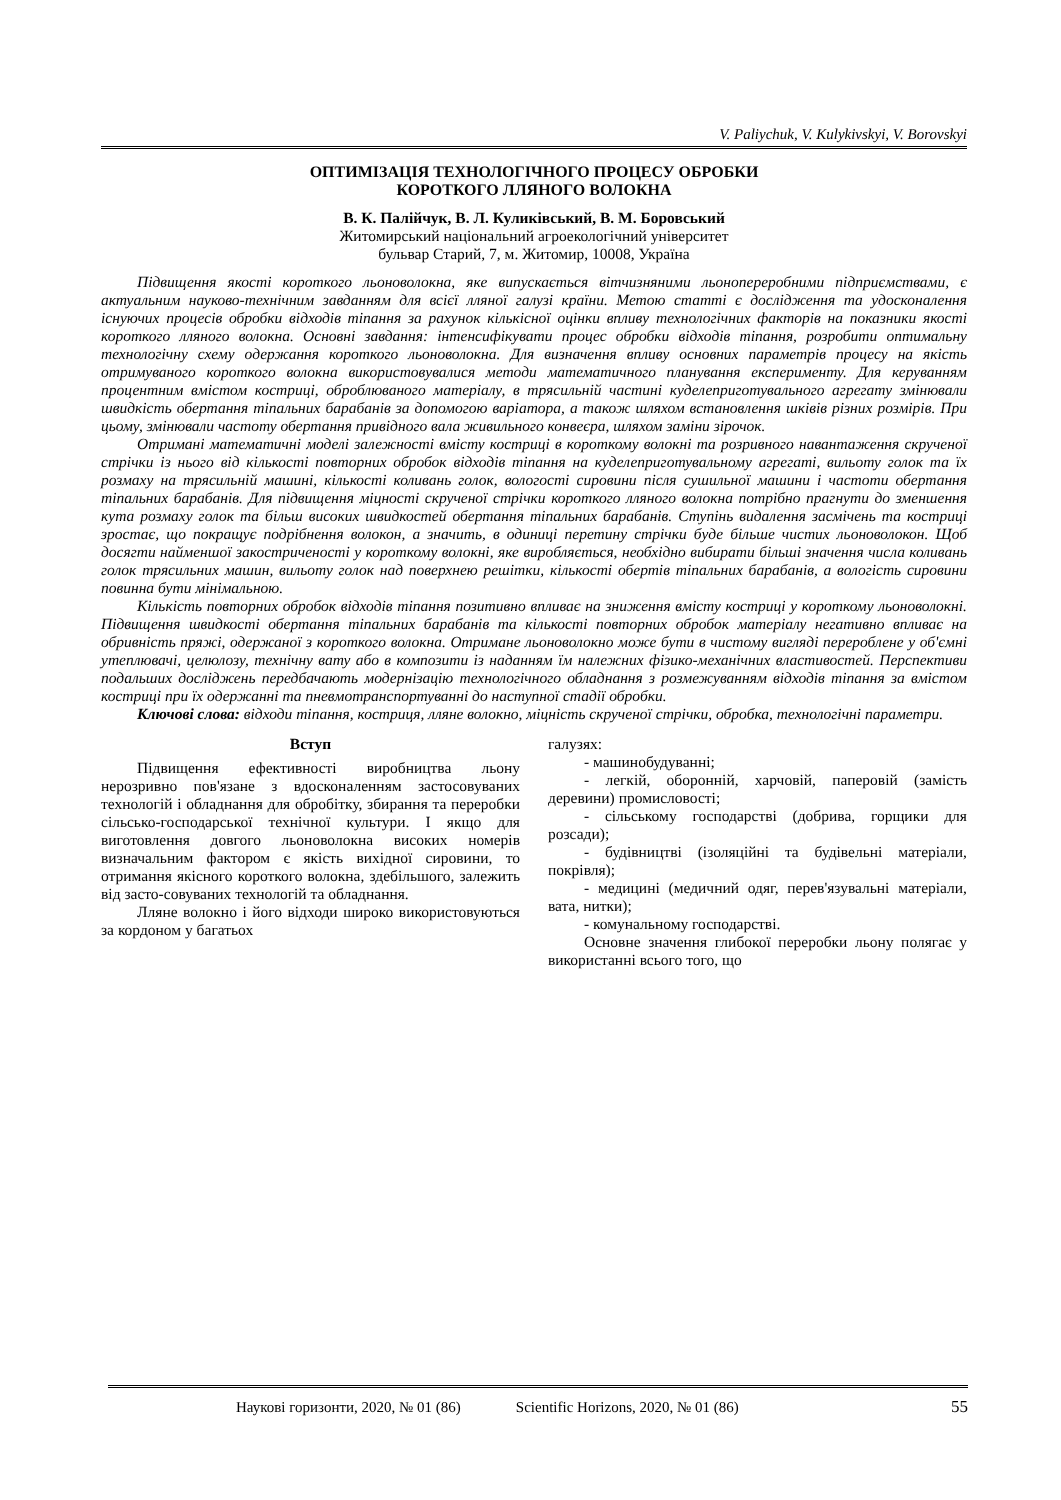V. Paliychuk, V. Kulykivskyi, V. Borovskyi
ОПТИМІЗАЦІЯ ТЕХНОЛОГІЧНОГО ПРОЦЕСУ ОБРОБКИ
КОРОТКОГО ЛЛЯНОГО ВОЛОКНА
В. К. Палійчук, В. Л. Куликівський, В. М. Боровський
Житомирський національний агроекологічний університет
бульвар Старий, 7, м. Житомир, 10008, Україна
Підвищення якості короткого льоноволокна, яке випускається вітчизняними льонопереробними підприємствами, є актуальним науково-технічним завданням для всієї лляної галузі країни. Метою статті є дослідження та удосконалення існуючих процесів обробки відходів тіпання за рахунок кількісної оцінки впливу технологічних факторів на показники якості короткого лляного волокна. Основні завдання: інтенсифікувати процес обробки відходів тіпання, розробити оптимальну технологічну схему одержання короткого льоноволокна. Для визначення впливу основних параметрів процесу на якість отримуваного короткого волокна використовувалися методи математичного планування експерименту. Для керуванням процентним вмістом костриці, оброблюваного матеріалу, в трясильній частині куделеприготувального агрегату змінювали швидкість обертання тіпальних барабанів за допомогою варіатора, а також шляхом встановлення шківів різних розмірів. При цьому, змінювали частоту обертання привідного вала живильного конвеєра, шляхом заміни зірочок.
Отримані математичні моделі залежності вмісту костриці в короткому волокні та розривного навантаження скрученої стрічки із нього від кількості повторних обробок відходів тіпання на куделеприготувальному агрегаті, вильоту голок та їх розмаху на трясильній машині, кількості коливань голок, вологості сировини після сушильної машини і частоти обертання тіпальних барабанів. Для підвищення міцності скрученої стрічки короткого лляного волокна потрібно прагнути до зменшення кута розмаху голок та більш високих швидкостей обертання тіпальних барабанів. Ступінь видалення засмічень та костриці зростає, що покращує подрібнення волокон, а значить, в одиниці перетину стрічки буде більше чистих льоноволокон. Щоб досягти найменшої закостриченості у короткому волокні, яке виробляється, необхідно вибирати більші значення числа коливань голок трясильних машин, вильоту голок над поверхнею решітки, кількості обертів тіпальних барабанів, а вологість сировини повинна бути мінімальною.
Кількість повторних обробок відходів тіпання позитивно впливає на зниження вмісту костриці у короткому льоноволокні. Підвищення швидкості обертання тіпальних барабанів та кількості повторних обробок матеріалу негативно впливає на обривність пряжі, одержаної з короткого волокна. Отримане льоноволокно може бути в чистому вигляді перероблене у об'ємні утеплювачі, целюлозу, технічну вату або в композити із наданням їм належних фізико-механічних властивостей. Перспективи подальших досліджень передбачають модернізацію технологічного обладнання з розмежуванням відходів тіпання за вмістом костриці при їх одержанні та пневмотранспортуванні до наступної стадії обробки.
Ключові слова: відходи тіпання, костриця, лляне волокно, міцність скрученої стрічки, обробка, технологічні параметри.
Вступ
Підвищення ефективності виробництва льону нерозривно пов'язане з вдосконаленням застосовуваних технологій і обладнання для обробітку, збирання та переробки сільсько-господарської технічної культури. І якщо для виготовлення довгого льоноволокна високих номерів визначальним фактором є якість вихідної сировини, то отримання якісного короткого волокна, здебільшого, залежить від засто-совуваних технологій та обладнання.
Лляне волокно і його відходи широко використовуються за кордоном у багатьох
галузях:
- машинобудуванні;
- легкій, оборонній, харчовій, паперовій (замість деревини) промисловості;
- сільському господарстві (добрива, горщики для розсади);
- будівництві (ізоляційні та будівельні матеріали, покрівля);
- медицині (медичний одяг, перев'язувальні матеріали, вата, нитки);
- комунальному господарстві.
Основне значення глибокої переробки льону полягає у використанні всього того, що
Наукові горизонти, 2020, № 01 (86) Scientific Horizons, 2020, № 01 (86) 55